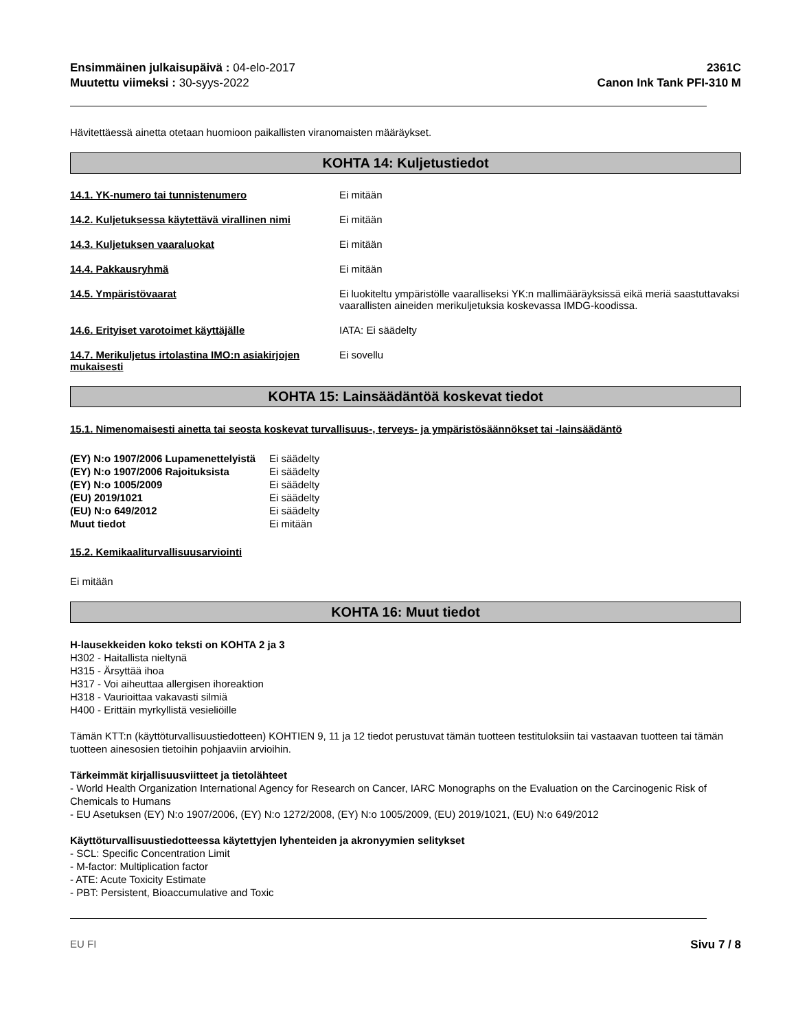Ensimmäinen julkaisupäivä : 04-elo-2017
Muutettu viimeksi : 30-syys-2022
2361C
Canon Ink Tank PFI-310 M
Hävitettäessä ainetta otetaan huomioon paikallisten viranomaisten määräykset.
KOHTA 14: Kuljetustiedot
14.1. YK-numero tai tunnistenumero Ei mitään
14.2. Kuljetuksessa käytettävä virallinen nimi
Ei mitään
14.3. Kuljetuksen vaaraluokat Ei mitään
14.4. Pakkausryhmä Ei mitään
14.5. Ympäristövaarat Ei luokiteltu ympäristölle vaaralliseksi YK:n mallimääräyksissä eikä meriä saastuttavaksi vaarallisten aineiden merikuljetuksia koskevassa IMDG-koodissa.
14.6. Erityiset varotoimet käyttäjälle IATA: Ei säädelty
14.7. Merikuljetus irtolastina IMO:n asiakirjojen mukaisesti
Ei sovellu
KOHTA 15: Lainsäädäntöä koskevat tiedot
15.1. Nimenomaisesti ainetta tai seosta koskevat turvallisuus-, terveys- ja ympäristösäännökset tai -lainsäädäntö
| (EY) N:o 1907/2006 Lupamenettelyistä | Ei säädelty |
| (EY) N:o 1907/2006 Rajoituksista | Ei säädelty |
| (EY) N:o 1005/2009 | Ei säädelty |
| (EU) 2019/1021 | Ei säädelty |
| (EU) N:o 649/2012 | Ei säädelty |
| Muut tiedot | Ei mitään |
15.2. Kemikaaliturvallisuusarviointi
Ei mitään
KOHTA 16: Muut tiedot
H-lausekkeiden koko teksti on KOHTA 2 ja 3
H302 - Haitallista nieltynä
H315 - Ärsyttää ihoa
H317 - Voi aiheuttaa allergisen ihoreaktion
H318 - Vaurioittaa vakavasti silmiä
H400 - Erittäin myrkyllistä vesieliöille
Tämän KTT:n (käyttöturvallisuustiedotteen) KOHTIEN 9, 11 ja 12 tiedot perustuvat tämän tuotteen testituloksiin tai vastaavan tuotteen tai tämän tuotteen ainesosien tietoihin pohjaaviin arvioihin.
Tärkeimmät kirjallisuusviitteet ja tietolähteet
- World Health Organization International Agency for Research on Cancer, IARC Monographs on the Evaluation on the Carcinogenic Risk of Chemicals to Humans
- EU Asetuksen (EY) N:o 1907/2006, (EY) N:o 1272/2008, (EY) N:o 1005/2009, (EU) 2019/1021, (EU) N:o 649/2012
Käyttöturvallisuustiedotteessa käytettyjen lyhenteiden ja akronyymien selitykset
- SCL: Specific Concentration Limit
- M-factor: Multiplication factor
- ATE: Acute Toxicity Estimate
- PBT: Persistent, Bioaccumulative and Toxic
EU FI Sivu 7 / 8